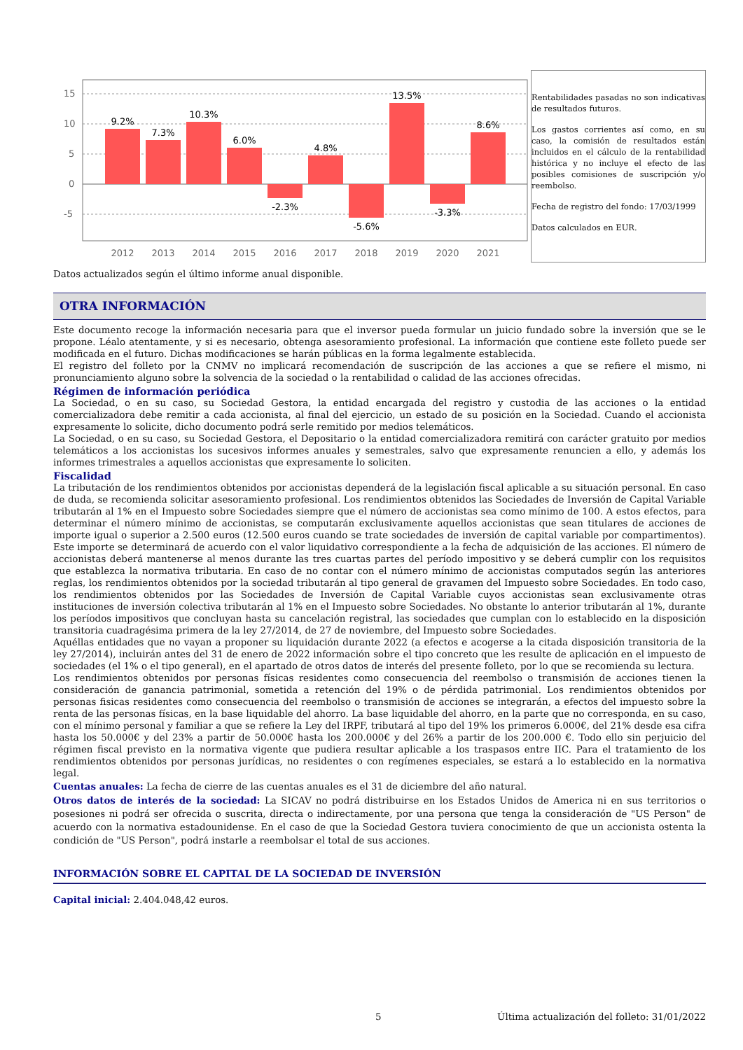15
10
5
0
-5
9.2%
7.3%
10.3%
6.0%
-2.3%
4.8%
-5.6%
13.5%
-3.3%
8.6%
2012
2013
2014
2015
2016
2017
2018
2019
2020
2021
Rentabilidades pasadas no son indicativas de resultados futuros.
Los gastos corrientes así como, en su caso, la comisión de resultados están incluidos en el cálculo de la rentabilidad histórica y no incluye el efecto de las posibles comisiones de suscripción y/o reembolso.
Fecha de registro del fondo: 17/03/1999
Datos calculados en EUR.
Datos actualizados según el último informe anual disponible.
OTRA INFORMACIÓN
Este documento recoge la información necesaria para que el inversor pueda formular un juicio fundado sobre la inversión que se le propone. Léalo atentamente, y si es necesario, obtenga asesoramiento profesional. La información que contiene este folleto puede ser modificada en el futuro. Dichas modificaciones se harán públicas en la forma legalmente establecida.
El registro del folleto por la CNMV no implicará recomendación de suscripción de las acciones a que se refiere el mismo, ni pronunciamiento alguno sobre la solvencia de la sociedad o la rentabilidad o calidad de las acciones ofrecidas.
Régimen de información periódica
La Sociedad, o en su caso, su Sociedad Gestora, la entidad encargada del registro y custodia de las acciones o la entidad comercializadora debe remitir a cada accionista, al final del ejercicio, un estado de su posición en la Sociedad. Cuando el accionista expresamente lo solicite, dicho documento podrá serle remitido por medios telemáticos.
La Sociedad, o en su caso, su Sociedad Gestora, el Depositario o la entidad comercializadora remitirá con carácter gratuito por medios telemáticos a los accionistas los sucesivos informes anuales y semestrales, salvo que expresamente renuncien a ello, y además los informes trimestrales a aquellos accionistas que expresamente lo soliciten.
Fiscalidad
La tributación de los rendimientos obtenidos por accionistas dependerá de la legislación fiscal aplicable a su situación personal. En caso de duda, se recomienda solicitar asesoramiento profesional. Los rendimientos obtenidos las Sociedades de Inversión de Capital Variable tributarán al 1% en el Impuesto sobre Sociedades siempre que el número de accionistas sea como mínimo de 100. A estos efectos, para determinar el número mínimo de accionistas, se computarán exclusivamente aquellos accionistas que sean titulares de acciones de importe igual o superior a 2.500 euros (12.500 euros cuando se trate sociedades de inversión de capital variable por compartimentos). Este importe se determinará de acuerdo con el valor liquidativo correspondiente a la fecha de adquisición de las acciones. El número de accionistas deberá mantenerse al menos durante las tres cuartas partes del período impositivo y se deberá cumplir con los requisitos que establezca la normativa tributaria. En caso de no contar con el número mínimo de accionistas computados según las anteriores reglas, los rendimientos obtenidos por la sociedad tributarán al tipo general de gravamen del Impuesto sobre Sociedades. En todo caso, los rendimientos obtenidos por las Sociedades de Inversión de Capital Variable cuyos accionistas sean exclusivamente otras instituciones de inversión colectiva tributarán al 1% en el Impuesto sobre Sociedades. No obstante lo anterior tributarán al 1%, durante los períodos impositivos que concluyan hasta su cancelación registral, las sociedades que cumplan con lo establecido en la disposición transitoria cuadragésima primera de la ley 27/2014, de 27 de noviembre, del Impuesto sobre Sociedades.
Aquéllas entidades que no vayan a proponer su liquidación durante 2022 (a efectos e acogerse a la citada disposición transitoria de la ley 27/2014), incluirán antes del 31 de enero de 2022 información sobre el tipo concreto que les resulte de aplicación en el impuesto de sociedades (el 1% o el tipo general), en el apartado de otros datos de interés del presente folleto, por lo que se recomienda su lectura.
Los rendimientos obtenidos por personas físicas residentes como consecuencia del reembolso o transmisión de acciones tienen la consideración de ganancia patrimonial, sometida a retención del 19% o de pérdida patrimonial. Los rendimientos obtenidos por personas fisicas residentes como consecuencia del reembolso o transmisión de acciones se integrarán, a efectos del impuesto sobre la renta de las personas físicas, en la base liquidable del ahorro. La base liquidable del ahorro, en la parte que no corresponda, en su caso, con el mínimo personal y familiar a que se refiere la Ley del IRPF, tributará al tipo del 19% los primeros 6.000€, del 21% desde esa cifra hasta los 50.000€ y del 23% a partir de 50.000€ hasta los 200.000€ y del 26% a partir de los 200.000 €. Todo ello sin perjuicio del régimen fiscal previsto en la normativa vigente que pudiera resultar aplicable a los traspasos entre IIC. Para el tratamiento de los rendimientos obtenidos por personas jurídicas, no residentes o con regímenes especiales, se estará a lo establecido en la normativa legal.
Cuentas anuales: La fecha de cierre de las cuentas anuales es el 31 de diciembre del año natural.
Otros datos de interés de la sociedad: La SICAV no podrá distribuirse en los Estados Unidos de America ni en sus territorios o posesiones ni podrá ser ofrecida o suscrita, directa o indirectamente, por una persona que tenga la consideración de "US Person" de acuerdo con la normativa estadounidense. En el caso de que la Sociedad Gestora tuviera conocimiento de que un accionista ostenta la condición de "US Person", podrá instarle a reembolsar el total de sus acciones.
INFORMACIÓN SOBRE EL CAPITAL DE LA SOCIEDAD DE INVERSIÓN
Capital inicial: 2.404.048,42 euros.
5 Última actualización del folleto: 31/01/2022